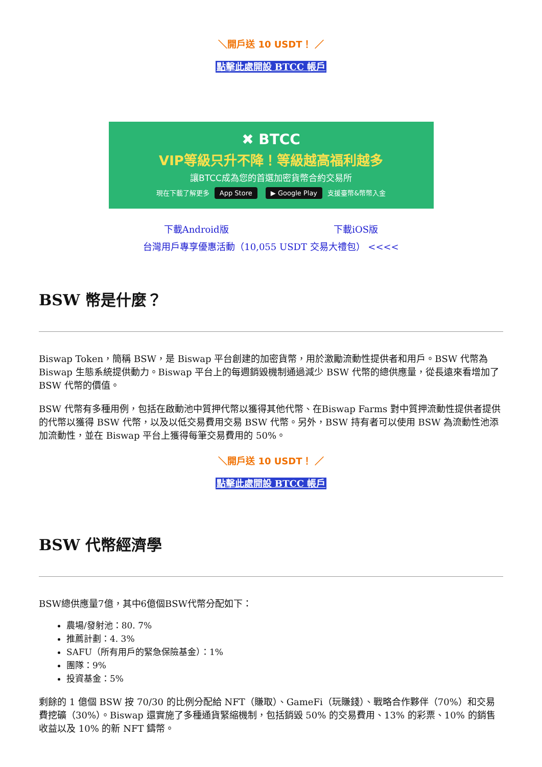＼開戶送 10 USDT！ ／
點擊此處開設 BTCC 帳戶
✖ BTCC
VIP等級只升不降！等級越高福利越多
讓BTCC成為您的首選加密貨幣合約交易所
現在下載了解更多 App Store ▶ Google Play 支援臺幣&幣幣入金
下載Android版 下載iOS版
台灣用戶專享優惠活動（10,055 USDT 交易大禮包） <<<<
BSW 幣是什麼？
Biswap Token，簡稱 BSW，是 Biswap 平台創建的加密貨幣，用於激勵流動性提供者和用戶。BSW 代幣為 Biswap 生態系統提供動力。Biswap 平台上的每週銷毀機制通過減少 BSW 代幣的總供應量，從長遠來看增加了 BSW 代幣的價值。
BSW 代幣有多種用例，包括在啟動池中質押代幣以獲得其他代幣、在Biswap Farms 對中質押流動性提供者提供的代幣以獲得 BSW 代幣，以及以低交易費用交易 BSW 代幣。另外，BSW 持有者可以使用 BSW 為流動性池添加流動性，並在 Biswap 平台上獲得每筆交易費用的 50%。
＼開戶送 10 USDT！ ／
點擊此處開設 BTCC 帳戶
BSW 代幣經濟學
BSW總供應量7億，其中6億個BSW代幣分配如下：
農場/發射池：80. 7%
推薦計劃：4. 3%
SAFU（所有用戶的緊急保險基金）：1%
團隊：9%
投資基金：5%
剩餘的 1 億個 BSW 按 70/30 的比例分配給 NFT（賺取）、GameFi（玩賺錢）、戰略合作夥伴（70%）和交易費挖礦（30%）。Biswap 還實施了多種通貨緊縮機制，包括銷毀 50% 的交易費用、13% 的彩票、10% 的銷售收益以及 10% 的新 NFT 鑄幣。